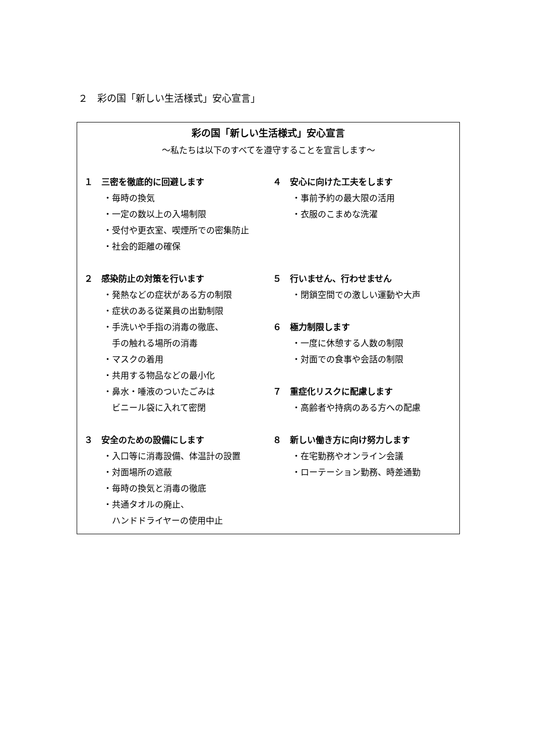２　彩の国「新しい生活様式」安心宣言」
彩の国「新しい生活様式」安心宣言
～私たちは以下のすべてを遵守することを宣言します～
１　三密を徹底的に回避します
・毎時の換気
・一定の数以上の入場制限
・受付や更衣室、喫煙所での密集防止
・社会的距離の確保
２　感染防止の対策を行います
・発熱などの症状がある方の制限
・症状のある従業員の出勤制限
・手洗いや手指の消毒の徹底、
　手の触れる場所の消毒
・マスクの着用
・共用する物品などの最小化
・鼻水・唾液のついたごみは
　ビニール袋に入れて密閉
３　安全のための設備にします
・入口等に消毒設備、体温計の設置
・対面場所の遮蔽
・毎時の換気と消毒の徹底
・共通タオルの廃止、
　ハンドドライヤーの使用中止
４　安心に向けた工夫をします
・事前予約の最大限の活用
・衣服のこまめな洗濯
５　行いません、行わせません
・閉鎖空間での激しい運動や大声
６　極力制限します
・一度に休憩する人数の制限
・対面での食事や会話の制限
７　重症化リスクに配慮します
・高齢者や持病のある方への配慮
８　新しい働き方に向け努力します
・在宅勤務やオンライン会議
・ローテーション勤務、時差通勤